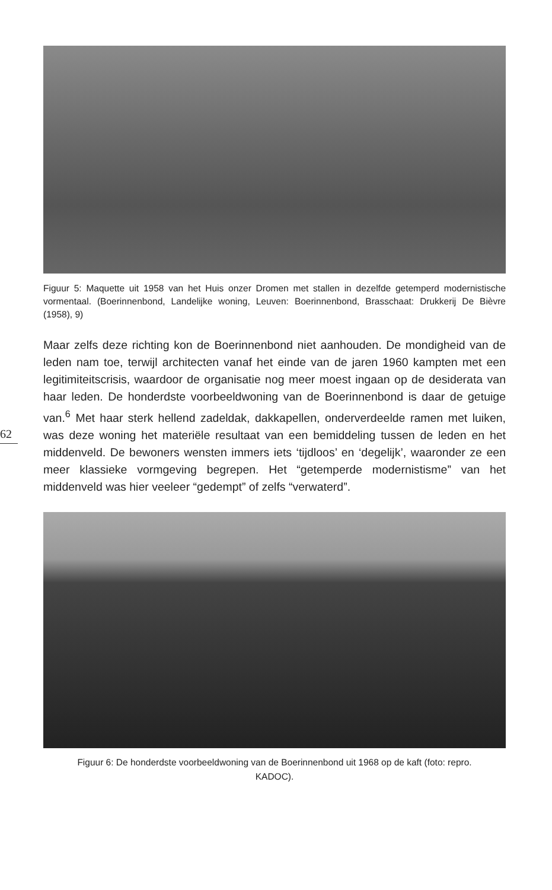62
Figuur 5: Maquette uit 1958 van het Huis onzer Dromen met stallen in dezelfde getemperd modernistische vormentaal. (Boerinnenbond, Landelijke woning, Leuven: Boerinnenbond, Brasschaat: Drukkerij De Bièvre (1958), 9)
Maar zelfs deze richting kon de Boerinnenbond niet aanhouden. De mondigheid van de leden nam toe, terwijl architecten vanaf het einde van de jaren 1960 kampten met een legitimiteitscrisis, waardoor de organisatie nog meer moest ingaan op de desiderata van haar leden. De honderdste voorbeeldwoning van de Boerinnenbond is daar de getuige van.<sup>6</sup> Met haar sterk hellend zadeldak, dakkapellen, onderverdeelde ramen met luiken, was deze woning het materiële resultaat van een bemiddeling tussen de leden en het middenveld. De bewoners wensten immers iets ‘tijdloos’ en ‘degelijk’, waaronder ze een meer klassieke vormgeving begrepen. Het “getemperde modernistisme” van het middenveld was hier veeleer “gedempt” of zelfs “verwaterd”.
Figuur 6: De honderdste voorbeeldwoning van de Boerinnenbond uit 1968 op de kaft (foto: repro. KADOC).